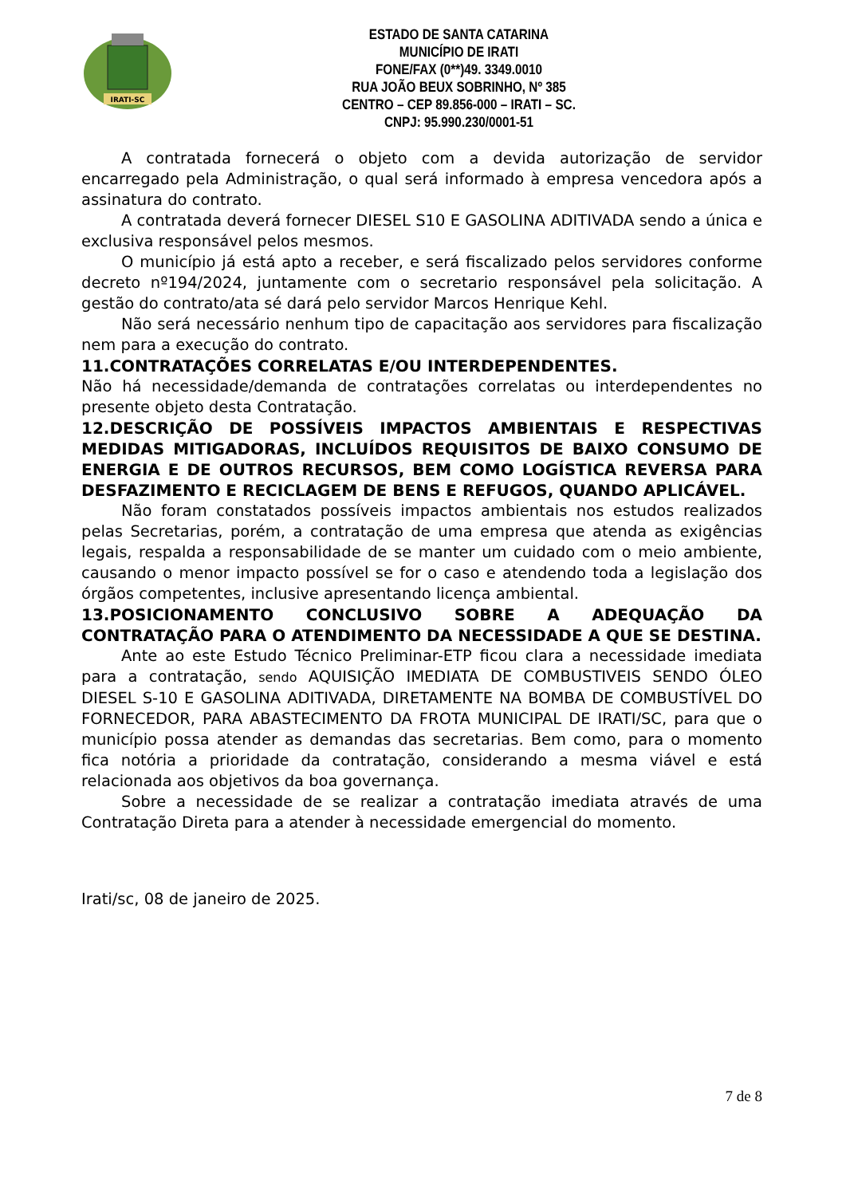IRATI-SC
ESTADO DE SANTA CATARINA
MUNICÍPIO DE IRATI
FONE/FAX (0**)49. 3349.0010
RUA JOÃO BEUX SOBRINHO, Nº 385
CENTRO – CEP 89.856-000 – IRATI – SC.
CNPJ: 95.990.230/0001-51
A contratada fornecerá o objeto com a devida autorização de servidor encarregado pela Administração, o qual será informado à empresa vencedora após a assinatura do contrato.
A contratada deverá fornecer DIESEL S10 E GASOLINA ADITIVADA sendo a única e exclusiva responsável pelos mesmos.
O município já está apto a receber, e será fiscalizado pelos servidores conforme decreto nº194/2024, juntamente com o secretario responsável pela solicitação. A gestão do contrato/ata sé dará pelo servidor Marcos Henrique Kehl.
Não será necessário nenhum tipo de capacitação aos servidores para fiscalização nem para a execução do contrato.
11.CONTRATAÇÕES CORRELATAS E/OU INTERDEPENDENTES.
Não há necessidade/demanda de contratações correlatas ou interdependentes no presente objeto desta Contratação.
12.DESCRIÇÃO DE POSSÍVEIS IMPACTOS AMBIENTAIS E RESPECTIVAS MEDIDAS MITIGADORAS, INCLUÍDOS REQUISITOS DE BAIXO CONSUMO DE ENERGIA E DE OUTROS RECURSOS, BEM COMO LOGÍSTICA REVERSA PARA DESFAZIMENTO E RECICLAGEM DE BENS E REFUGOS, QUANDO APLICÁVEL.
Não foram constatados possíveis impactos ambientais nos estudos realizados pelas Secretarias, porém, a contratação de uma empresa que atenda as exigências legais, respalda a responsabilidade de se manter um cuidado com o meio ambiente, causando o menor impacto possível se for o caso e atendendo toda a legislação dos órgãos competentes, inclusive apresentando licença ambiental.
13.POSICIONAMENTO CONCLUSIVO SOBRE A ADEQUAÇÃO DA CONTRATAÇÃO PARA O ATENDIMENTO DA NECESSIDADE A QUE SE DESTINA.
Ante ao este Estudo Técnico Preliminar-ETP ficou clara a necessidade imediata para a contratação, sendo AQUISIÇÃO IMEDIATA DE COMBUSTIVEIS SENDO ÓLEO DIESEL S-10 E GASOLINA ADITIVADA, DIRETAMENTE NA BOMBA DE COMBUSTÍVEL DO FORNECEDOR, PARA ABASTECIMENTO DA FROTA MUNICIPAL DE IRATI/SC, para que o município possa atender as demandas das secretarias. Bem como, para o momento fica notória a prioridade da contratação, considerando a mesma viável e está relacionada aos objetivos da boa governança.
Sobre a necessidade de se realizar a contratação imediata através de uma Contratação Direta para a atender à necessidade emergencial do momento.
Irati/sc, 08 de janeiro de 2025.
7 de 8